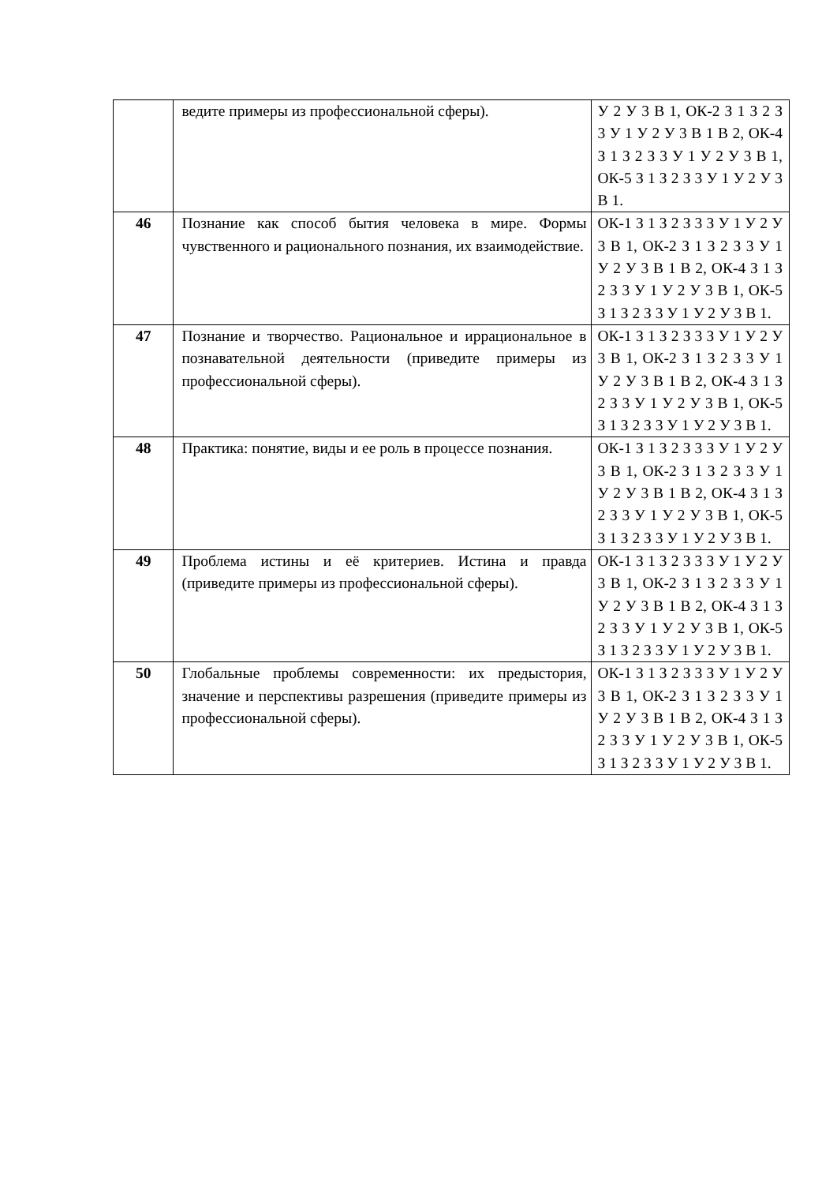| | ведите примеры из профессиональной сферы). | У 2 У 3 В 1, ОК-2 З 1 З 2 З 3 У 1 У 2 У 3 В 1 В 2, ОК-4 З 1 З 2 З 3 У 1 У 2 У 3 В 1, ОК-5 З 1 З 2 З 3 У 1 У 2 У 3 В 1. |
| 46 | Познание как способ бытия человека в мире. Формы чувственного и рационального познания, их взаимодействие. | ОК-1 З 1 З 2 З 3 З У 1 У 2 У 3 В 1, ОК-2 З 1 З 2 З 3 У 1 У 2 У 3 В 1 В 2, ОК-4 З 1 З 2 З 3 У 1 У 2 У 3 В 1, ОК-5 З 1 З 2 З 3 У 1 У 2 У 3 В 1. |
| 47 | Познание и творчество. Рациональное и иррациональное в познавательной деятельности (приведите примеры из профессиональной сферы). | ОК-1 З 1 З 2 З 3 З У 1 У 2 У 3 В 1, ОК-2 З 1 З 2 З 3 У 1 У 2 У 3 В 1 В 2, ОК-4 З 1 З 2 З 3 У 1 У 2 У 3 В 1, ОК-5 З 1 З 2 З 3 У 1 У 2 У 3 В 1. |
| 48 | Практика: понятие, виды и ее роль в процессе познания. | ОК-1 З 1 З 2 З 3 З У 1 У 2 У 3 В 1, ОК-2 З 1 З 2 З 3 У 1 У 2 У 3 В 1 В 2, ОК-4 З 1 З 2 З 3 У 1 У 2 У 3 В 1, ОК-5 З 1 З 2 З 3 У 1 У 2 У 3 В 1. |
| 49 | Проблема истины и её критериев. Истина и правда (приведите примеры из профессиональной сферы). | ОК-1 З 1 З 2 З 3 З У 1 У 2 У 3 В 1, ОК-2 З 1 З 2 З 3 У 1 У 2 У 3 В 1 В 2, ОК-4 З 1 З 2 З 3 У 1 У 2 У 3 В 1, ОК-5 З 1 З 2 З 3 У 1 У 2 У 3 В 1. |
| 50 | Глобальные проблемы современности: их предыстория, значение и перспективы разрешения (приведите примеры из профессиональной сферы). | ОК-1 З 1 З 2 З 3 З У 1 У 2 У 3 В 1, ОК-2 З 1 З 2 З 3 У 1 У 2 У 3 В 1 В 2, ОК-4 З 1 З 2 З 3 У 1 У 2 У 3 В 1, ОК-5 З 1 З 2 З 3 У 1 У 2 У 3 В 1. |